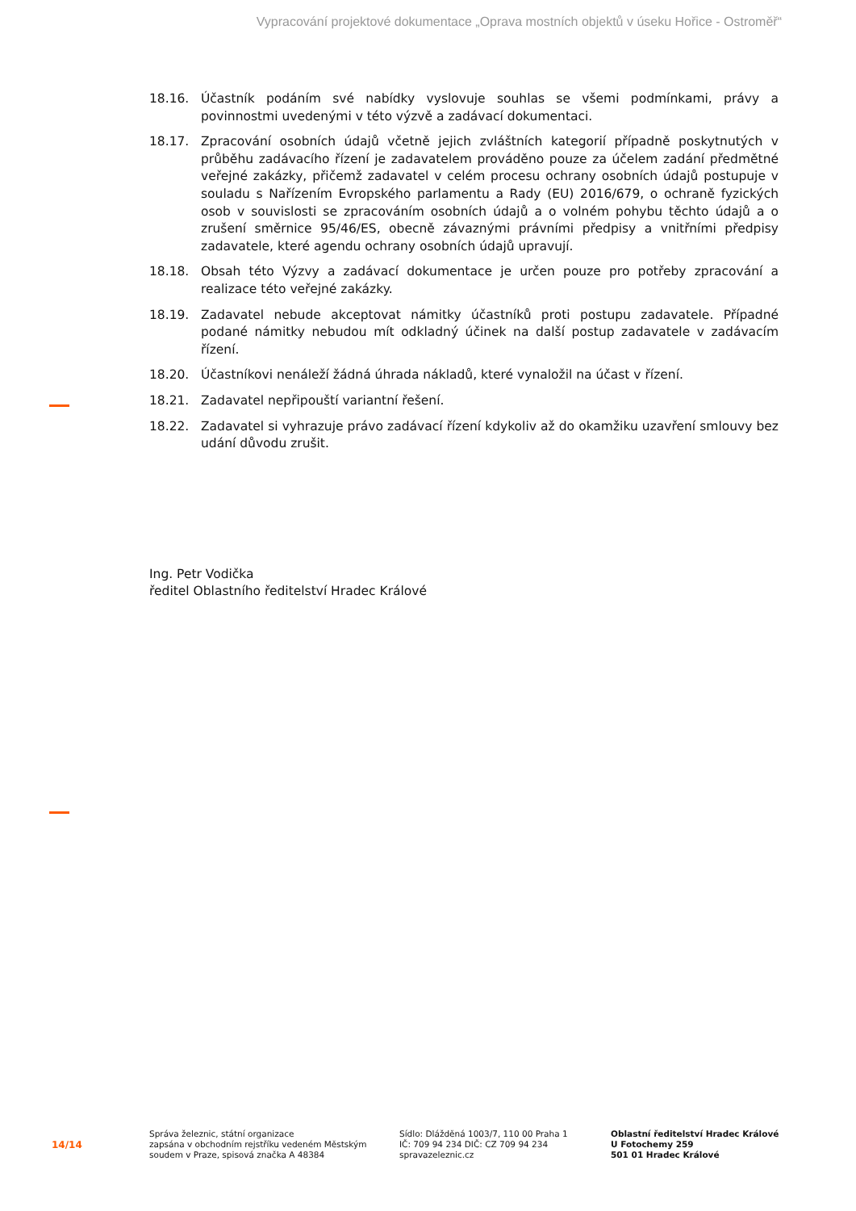Vypracování projektové dokumentace „Oprava mostních objektů v úseku Hořice - Ostroměř“
18.16. Účastník podáním své nabídky vyslovuje souhlas se všemi podmínkami, právy a povinnostmi uvedenými v této výzvě a zadávací dokumentaci.
18.17. Zpracování osobních údajů včetně jejich zvláštních kategorií případně poskytnutých v průběhu zadávacího řízení je zadavatelem prováděno pouze za účelem zadání předmětné veřejné zakázky, přičemž zadavatel v celém procesu ochrany osobních údajů postupuje v souladu s Nařízením Evropského parlamentu a Rady (EU) 2016/679, o ochraně fyzických osob v souvislosti se zpracováním osobních údajů a o volném pohybu těchto údajů a o zrušení směrnice 95/46/ES, obecně závaznými právními předpisy a vnitřními předpisy zadavatele, které agendu ochrany osobních údajů upravují.
18.18. Obsah této Výzvy a zadávací dokumentace je určen pouze pro potřeby zpracování a realizace této veřejné zakázky.
18.19. Zadavatel nebude akceptovat námitky účastníků proti postupu zadavatele. Případné podané námitky nebudou mít odkladný účinek na další postup zadavatele v zadávacím řízení.
18.20. Účastníkovi nenáleží žádná úhrada nákladů, které vynaložil na účast v řízení.
18.21. Zadavatel nepřipouští variantní řešení.
18.22. Zadavatel si vyhrazuje právo zadávací řízení kdykoliv až do okamžiku uzavření smlouvy bez udání důvodu zrušit.
Ing. Petr Vodička
ředitel Oblastního ředitelství Hradec Králové
14/14
Správa železnic, státní organizace
zapsána v obchodním rejstříku vedeném Městským
soudem v Praze, spisová značka A 48384
Sídlo: Dlážděná 1003/7, 110 00 Praha 1
IČ: 709 94 234 DIČ: CZ 709 94 234
spravazeleznic.cz
Oblastní ředitelství Hradec Králové
U Fotochemy 259
501 01 Hradec Králové